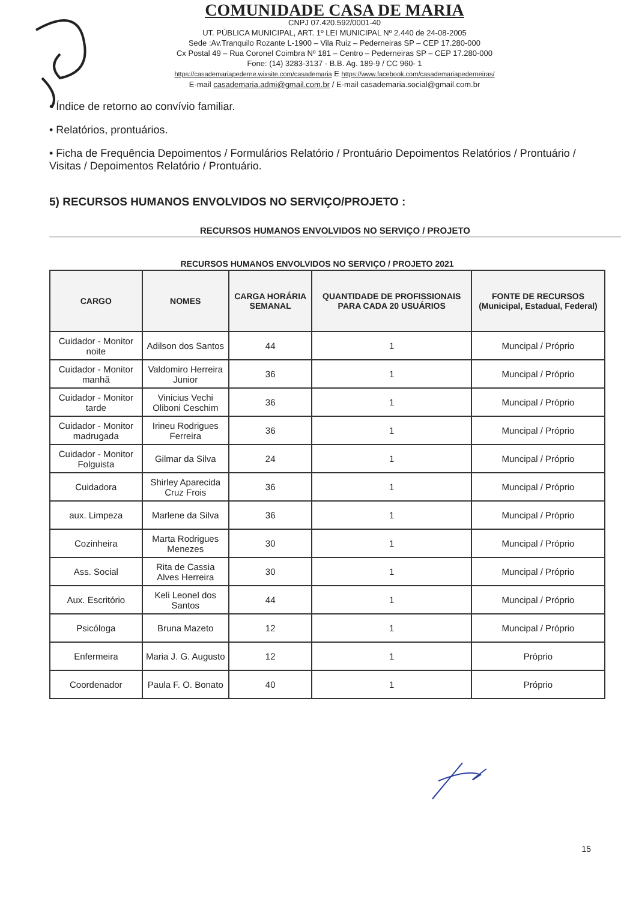COMUNIDADE CASA DE MARIA
CNPJ 07.420.592/0001-40
UT. PÚBLICA MUNICIPAL, ART. 1º LEI MUNICIPAL Nº 2.440 de 24-08-2005
Sede :Av.Tranquilo Rozante L-1900 – Vila Ruiz – Pederneiras SP – CEP 17.280-000
Cx Postal 49 – Rua Coronel Coimbra Nº 181 – Centro – Pederneiras SP – CEP 17.280-000
Fone: (14) 3283-3137 - B.B. Ag. 189-9 / CC 960- 1
https://casademariapederne.wixsite.com/casademaria E https://www.facebook.com/casademariapederneiras/
E-mail casademaria.admi@gmail.com.br / E-mail casademaria.social@gmail.com.br
• Índice de retorno ao convívio familiar.
• Relatórios, prontuários.
• Ficha de Frequência Depoimentos / Formulários Relatório / Prontuário Depoimentos Relatórios / Prontuário / Visitas / Depoimentos Relatório / Prontuário.
5) RECURSOS HUMANOS ENVOLVIDOS NO SERVIÇO/PROJETO :
RECURSOS HUMANOS ENVOLVIDOS NO SERVIÇO / PROJETO
RECURSOS HUMANOS ENVOLVIDOS NO SERVIÇO / PROJETO 2021
| CARGO | NOMES | CARGA HORÁRIA SEMANAL | QUANTIDADE DE PROFISSIONAIS PARA CADA 20 USUÁRIOS | FONTE DE RECURSOS (Municipal, Estadual, Federal) |
| --- | --- | --- | --- | --- |
| Cuidador - Monitor noite | Adilson dos Santos | 44 | 1 | Muncipal / Próprio |
| Cuidador - Monitor manhã | Valdomiro Herreira Junior | 36 | 1 | Muncipal / Próprio |
| Cuidador - Monitor tarde | Vinicius Vechi Oliboni Ceschim | 36 | 1 | Muncipal / Próprio |
| Cuidador - Monitor madrugada | Irineu Rodrigues Ferreira | 36 | 1 | Muncipal / Próprio |
| Cuidador - Monitor Folguista | Gilmar da Silva | 24 | 1 | Muncipal / Próprio |
| Cuidadora | Shirley Aparecida Cruz Frois | 36 | 1 | Muncipal / Próprio |
| aux. Limpeza | Marlene da Silva | 36 | 1 | Muncipal / Próprio |
| Cozinheira | Marta Rodrigues Menezes | 30 | 1 | Muncipal / Próprio |
| Ass. Social | Rita de Cassia Alves Herreira | 30 | 1 | Muncipal / Próprio |
| Aux. Escritório | Keli Leonel dos Santos | 44 | 1 | Muncipal / Próprio |
| Psicóloga | Bruna Mazeto | 12 | 1 | Muncipal / Próprio |
| Enfermeira | Maria J. G. Augusto | 12 | 1 | Próprio |
| Coordenador | Paula F. O. Bonato | 40 | 1 | Próprio |
15